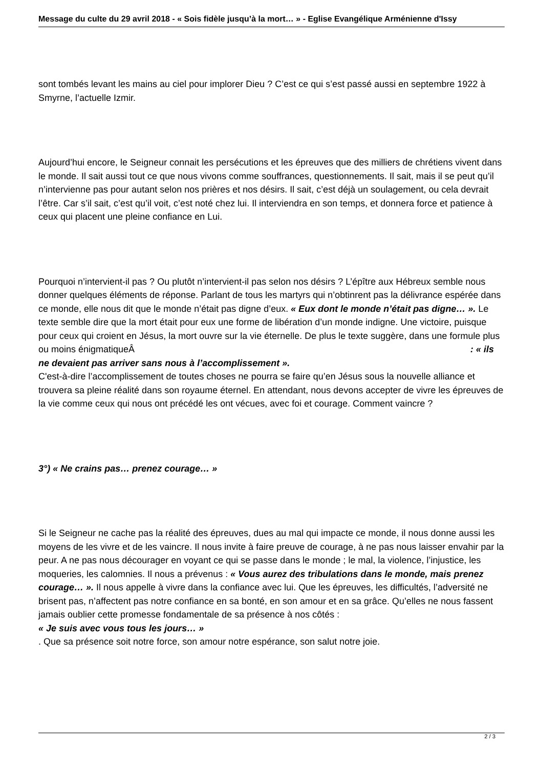Message du culte du 29 avril 2018 - « Sois fidèle jusqu’à la mort… » - Eglise Evangélique Arménienne d'Issy
sont tombés levant les mains au ciel pour implorer Dieu ? C’est ce qui s’est passé aussi en septembre 1922 à Smyrne, l’actuelle Izmir.
Aujourd’hui encore, le Seigneur connait les persécutions et les épreuves que des milliers de chrétiens vivent dans le monde. Il sait aussi tout ce que nous vivons comme souffrances, questionnements. Il sait, mais il se peut qu’il n’intervienne pas pour autant selon nos prières et nos désirs. Il sait, c’est déjà un soulagement, ou cela devrait l’être. Car s’il sait, c’est qu’il voit, c’est noté chez lui. Il interviendra en son temps, et donnera force et patience à ceux qui placent une pleine confiance en Lui.
Pourquoi n’intervient-il pas ? Ou plutôt n’intervient-il pas selon nos désirs ? L’épître aux Hébreux semble nous donner quelques éléments de réponse. Parlant de tous les martyrs qui n’obtinrent pas la délivrance espérée dans ce monde, elle nous dit que le monde n’était pas digne d’eux. « Eux dont le monde n’était pas digne… ». Le texte semble dire que la mort était pour eux une forme de libération d’un monde indigne. Une victoire, puisque pour ceux qui croient en Jésus, la mort ouvre sur la vie éternelle. De plus le texte suggère, dans une formule plus ou moins énigmatiqueÂ : « ils
ne devaient pas arriver sans nous à l’accomplissement ».
C'est-à-dire l’accomplissement de toutes choses ne pourra se faire qu’en Jésus sous la nouvelle alliance et trouvera sa pleine réalité dans son royaume éternel. En attendant, nous devons accepter de vivre les épreuves de la vie comme ceux qui nous ont précédé les ont vécues, avec foi et courage. Comment vaincre ?
3°) « Ne crains pas… prenez courage… »
Si le Seigneur ne cache pas la réalité des épreuves, dues au mal qui impacte ce monde, il nous donne aussi les moyens de les vivre et de les vaincre. Il nous invite à faire preuve de courage, à ne pas nous laisser envahir par la peur. A ne pas nous décourager en voyant ce qui se passe dans le monde ; le mal, la violence, l’injustice, les moqueries, les calomnies. Il nous a prévenus : « Vous aurez des tribulations dans le monde, mais prenez courage… ». Il nous appelle à vivre dans la confiance avec lui. Que les épreuves, les difficultés, l’adversité ne brisent pas, n’affectent pas notre confiance en sa bonté, en son amour et en sa grâce. Qu’elles ne nous fassent jamais oublier cette promesse fondamentale de sa présence à nos côtés :
« Je suis avec vous tous les jours… »
. Que sa présence soit notre force, son amour notre espérance, son salut notre joie.
2 / 3